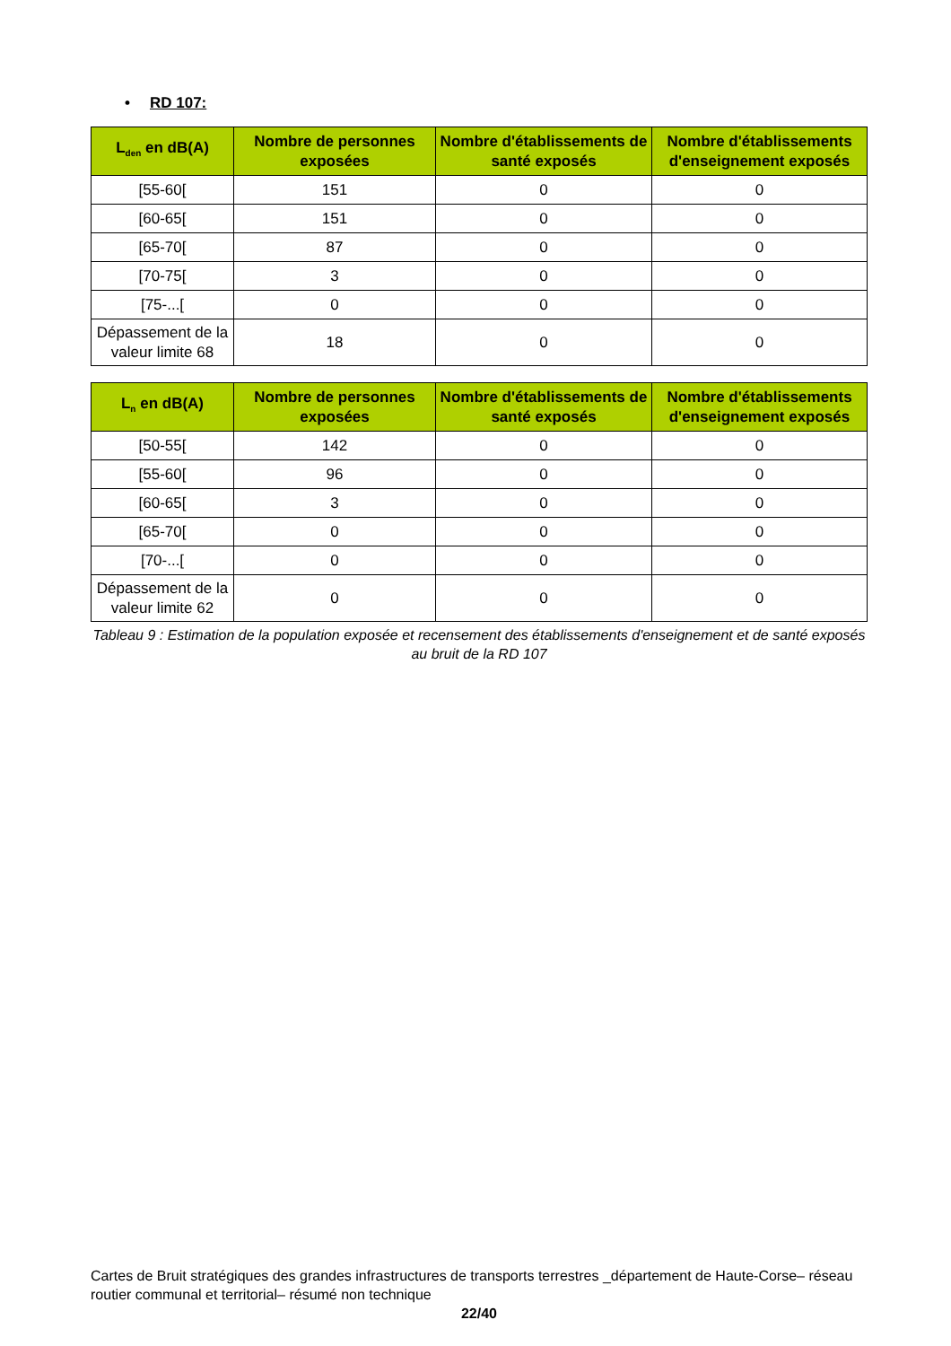• RD 107:
| L<sub>den</sub> en dB(A) | Nombre de personnes exposées | Nombre d'établissements de santé exposés | Nombre d'établissements d'enseignement exposés |
| --- | --- | --- | --- |
| [55-60[ | 151 | 0 | 0 |
| [60-65[ | 151 | 0 | 0 |
| [65-70[ | 87 | 0 | 0 |
| [70-75[ | 3 | 0 | 0 |
| [75-...[ | 0 | 0 | 0 |
| Dépassement de la valeur limite 68 | 18 | 0 | 0 |
| L<sub>n</sub> en dB(A) | Nombre de personnes exposées | Nombre d'établissements de santé exposés | Nombre d'établissements d'enseignement exposés |
| --- | --- | --- | --- |
| [50-55[ | 142 | 0 | 0 |
| [55-60[ | 96 | 0 | 0 |
| [60-65[ | 3 | 0 | 0 |
| [65-70[ | 0 | 0 | 0 |
| [70-...[ | 0 | 0 | 0 |
| Dépassement de la valeur limite 62 | 0 | 0 | 0 |
Tableau 9 : Estimation de la population exposée et recensement des établissements d'enseignement et de santé exposés au bruit de la RD 107
Cartes de Bruit stratégiques des grandes infrastructures de transports terrestres _département de Haute-Corse– réseau routier communal et territorial– résumé non technique
22/40